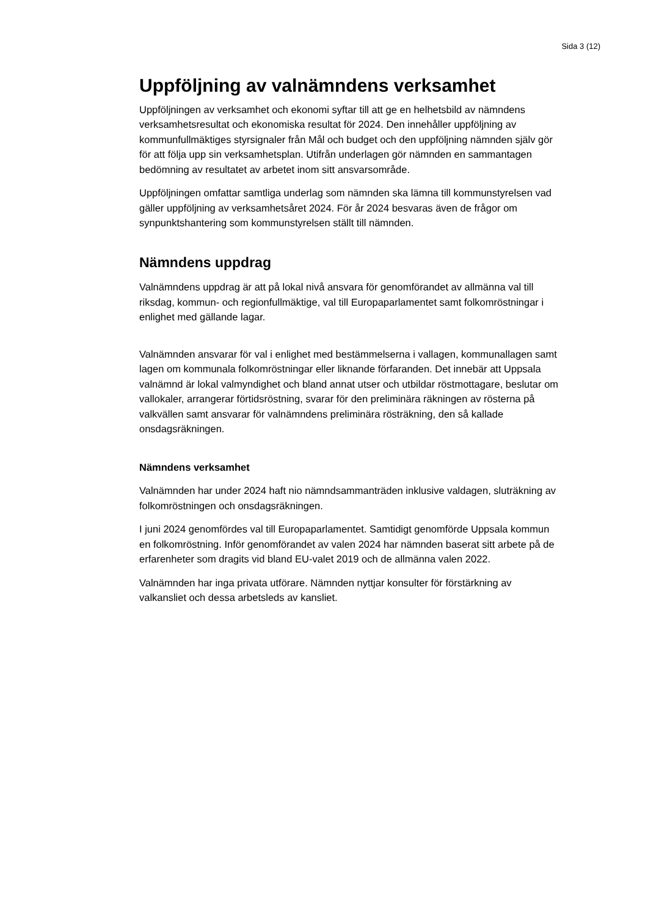Sida 3 (12)
Uppföljning av valnämndens verksamhet
Uppföljningen av verksamhet och ekonomi syftar till att ge en helhetsbild av nämndens verksamhetsresultat och ekonomiska resultat för 2024. Den innehåller uppföljning av kommunfullmäktiges styrsignaler från Mål och budget och den uppföljning nämnden själv gör för att följa upp sin verksamhetsplan. Utifrån underlagen gör nämnden en sammantagen bedömning av resultatet av arbetet inom sitt ansvarsområde.
Uppföljningen omfattar samtliga underlag som nämnden ska lämna till kommunstyrelsen vad gäller uppföljning av verksamhetsåret 2024. För år 2024 besvaras även de frågor om synpunktshantering som kommunstyrelsen ställt till nämnden.
Nämndens uppdrag
Valnämndens uppdrag är att på lokal nivå ansvara för genomförandet av allmänna val till riksdag, kommun- och regionfullmäktige, val till Europaparlamentet samt folkomröstningar i enlighet med gällande lagar.
Valnämnden ansvarar för val i enlighet med bestämmelserna i vallagen, kommunallagen samt lagen om kommunala folkomröstningar eller liknande förfaranden. Det innebär att Uppsala valnämnd är lokal valmyndighet och bland annat utser och utbildar röstmottagare, beslutar om vallokaler, arrangerar förtidsröstning, svarar för den preliminära räkningen av rösterna på valkvällen samt ansvarar för valnämndens preliminära rösträkning, den så kallade onsdagsräkningen.
Nämndens verksamhet
Valnämnden har under 2024 haft nio nämndsammanträden inklusive valdagen, sluträkning av folkomröstningen och onsdagsräkningen.
I juni 2024 genomfördes val till Europaparlamentet. Samtidigt genomförde Uppsala kommun en folkomröstning. Inför genomförandet av valen 2024 har nämnden baserat sitt arbete på de erfarenheter som dragits vid bland EU-valet 2019 och de allmänna valen 2022.
Valnämnden har inga privata utförare. Nämnden nyttjar konsulter för förstärkning av valkansliet och dessa arbetsleds av kansliet.